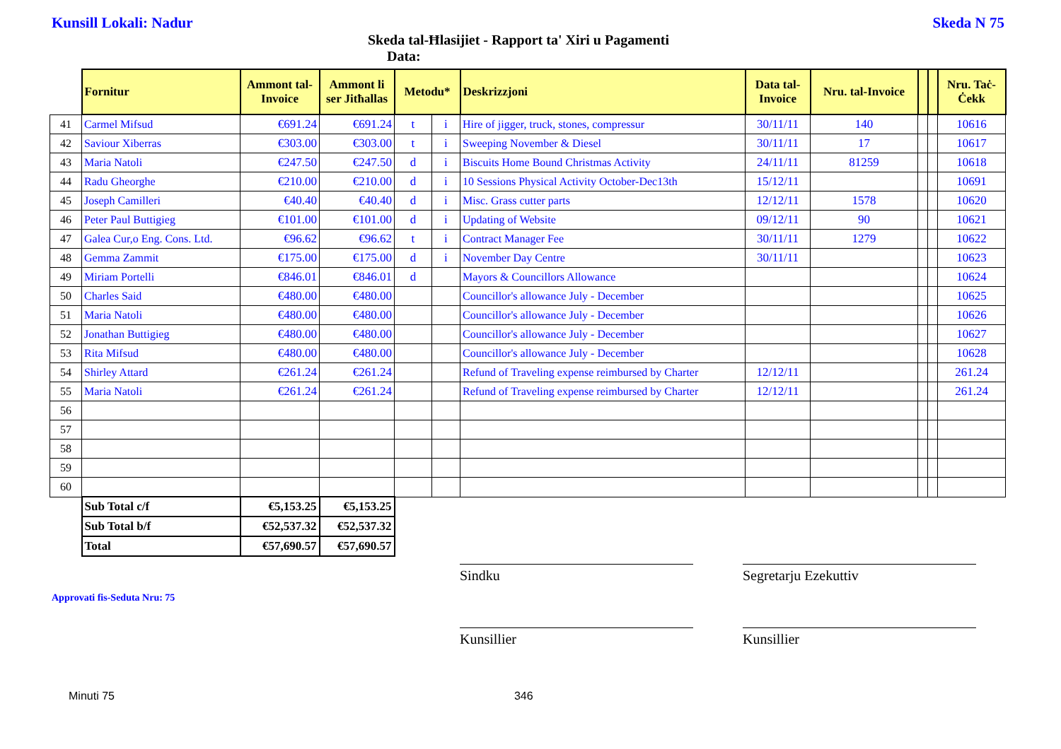Kunsill Lokali: Nadur Skeda N 75
Skeda tal-Ħlasijiet - Rapport ta' Xiri u Pagamenti
Data:
| | Fornitur | Ammont tal-Invoice | Ammont li ser Jitħallas | Metodu* | | Deskrizzjoni | Data tal-Invoice | Nru. tal-Invoice | | | Nru. Taċ-Ċekk |
| --- | --- | --- | --- | --- | --- | --- | --- | --- | --- | --- | --- |
| 41 | Carmel Mifsud | €691.24 | €691.24 | t | i | Hire of jigger, truck, stones, compressur | 30/11/11 | 140 | | | 10616 |
| 42 | Saviour Xiberras | €303.00 | €303.00 | t | i | Sweeping November & Diesel | 30/11/11 | 17 | | | 10617 |
| 43 | Maria Natoli | €247.50 | €247.50 | d | i | Biscuits Home Bound Christmas Activity | 24/11/11 | 81259 | | | 10618 |
| 44 | Radu Gheorghe | €210.00 | €210.00 | d | i | 10 Sessions Physical Activity October-Dec13th | 15/12/11 | | | | 10691 |
| 45 | Joseph Camilleri | €40.40 | €40.40 | d | i | Misc. Grass cutter parts | 12/12/11 | 1578 | | | 10620 |
| 46 | Peter Paul Buttigieg | €101.00 | €101.00 | d | i | Updating of Website | 09/12/11 | 90 | | | 10621 |
| 47 | Galea Cur,o Eng. Cons. Ltd. | €96.62 | €96.62 | t | i | Contract Manager Fee | 30/11/11 | 1279 | | | 10622 |
| 48 | Gemma Zammit | €175.00 | €175.00 | d | i | November Day Centre | 30/11/11 | | | | 10623 |
| 49 | Miriam Portelli | €846.01 | €846.01 | d | | Mayors & Councillors Allowance | | | | | 10624 |
| 50 | Charles Said | €480.00 | €480.00 | | | Councillor's allowance July - December | | | | | 10625 |
| 51 | Maria Natoli | €480.00 | €480.00 | | | Councillor's allowance July - December | | | | | 10626 |
| 52 | Jonathan Buttigieg | €480.00 | €480.00 | | | Councillor's allowance July - December | | | | | 10627 |
| 53 | Rita Mifsud | €480.00 | €480.00 | | | Councillor's allowance July - December | | | | | 10628 |
| 54 | Shirley Attard | €261.24 | €261.24 | | | Refund of Traveling expense reimbursed by Charter | 12/12/11 | | | | 261.24 |
| 55 | Maria Natoli | €261.24 | €261.24 | | | Refund of Traveling expense reimbursed by Charter | 12/12/11 | | | | 261.24 |
| 56 | | | | | | | | | | | |
| 57 | | | | | | | | | | | |
| 58 | | | | | | | | | | | |
| 59 | | | | | | | | | | | |
| 60 | | | | | | | | | | | |
| | Sub Total c/f | €5,153.25 | €5,153.25 | | | | | | | | |
| | Sub Total b/f | €52,537.32 | €52,537.32 | | | | | | | | |
| | Total | €57,690.57 | €57,690.57 | | | | | | | | |
Sindku Segretarju Ezekuttiv
Approvati fis-Seduta Nru: 75
Kunsillier Kunsillier
Minuti 75 346